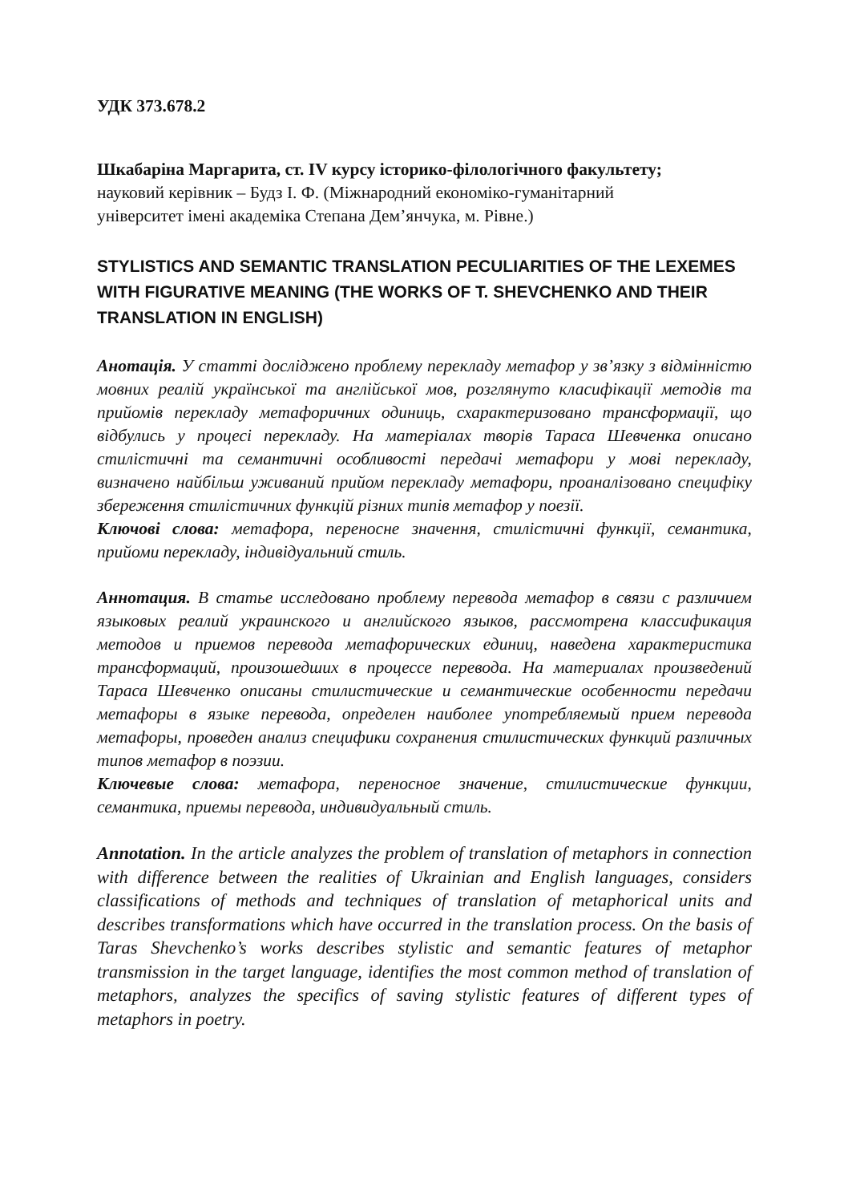УДК 373.678.2
Шкабаріна Маргарита, ст. IV курсу історико-філологічного факультету;
науковий керівник – Будз І. Ф. (Міжнародний економіко-гуманітарний
університет імені академіка Степана Дем’янчука, м. Рівне.)
STYLISTICS AND SEMANTIC TRANSLATION PECULIARITIES OF THE LEXEMES WITH FIGURATIVE MEANING (THE WORKS OF T. SHEVCHENKO AND THEIR TRANSLATION IN ENGLISH)
Анотація. У статті досліджено проблему перекладу метафор у зв’язку з відмінністю мовних реалій української та англійської мов, розглянуто класифікації методів та прийомів перекладу метафоричних одиниць, схарактеризовано трансформації, що відбулись у процесі перекладу. На матеріалах творів Тараса Шевченка описано стилістичні та семантичні особливості передачі метафори у мові перекладу, визначено найбільш уживаний прийом перекладу метафори, проаналізовано специфіку збереження стилістичних функцій різних типів метафор у поезії.
Ключові слова: метафора, переносне значення, стилістичні функції, семантика, прийоми перекладу, індивідуальний стиль.
Аннотация. В статье исследовано проблему перевода метафор в связи с различием языковых реалий украинского и английского языков, рассмотрена классификация методов и приемов перевода метафорических единиц, наведена характеристика трансформаций, произошедших в процессе перевода. На материалах произведений Тараса Шевченко описаны стилистические и семантические особенности передачи метафоры в языке перевода, определен наиболее употребляемый прием перевода метафоры, проведен анализ специфики сохранения стилистических функций различных типов метафор в поэзии.
Ключевые слова: метафора, переносное значение, стилистические функции, семантика, приемы перевода, индивидуальный стиль.
Annotation. In the article analyzes the problem of translation of metaphors in connection with difference between the realities of Ukrainian and English languages, considers classifications of methods and techniques of translation of metaphorical units and describes transformations which have occurred in the translation process. On the basis of Taras Shevchenko’s works describes stylistic and semantic features of metaphor transmission in the target language, identifies the most common method of translation of metaphors, analyzes the specifics of saving stylistic features of different types of metaphors in poetry.